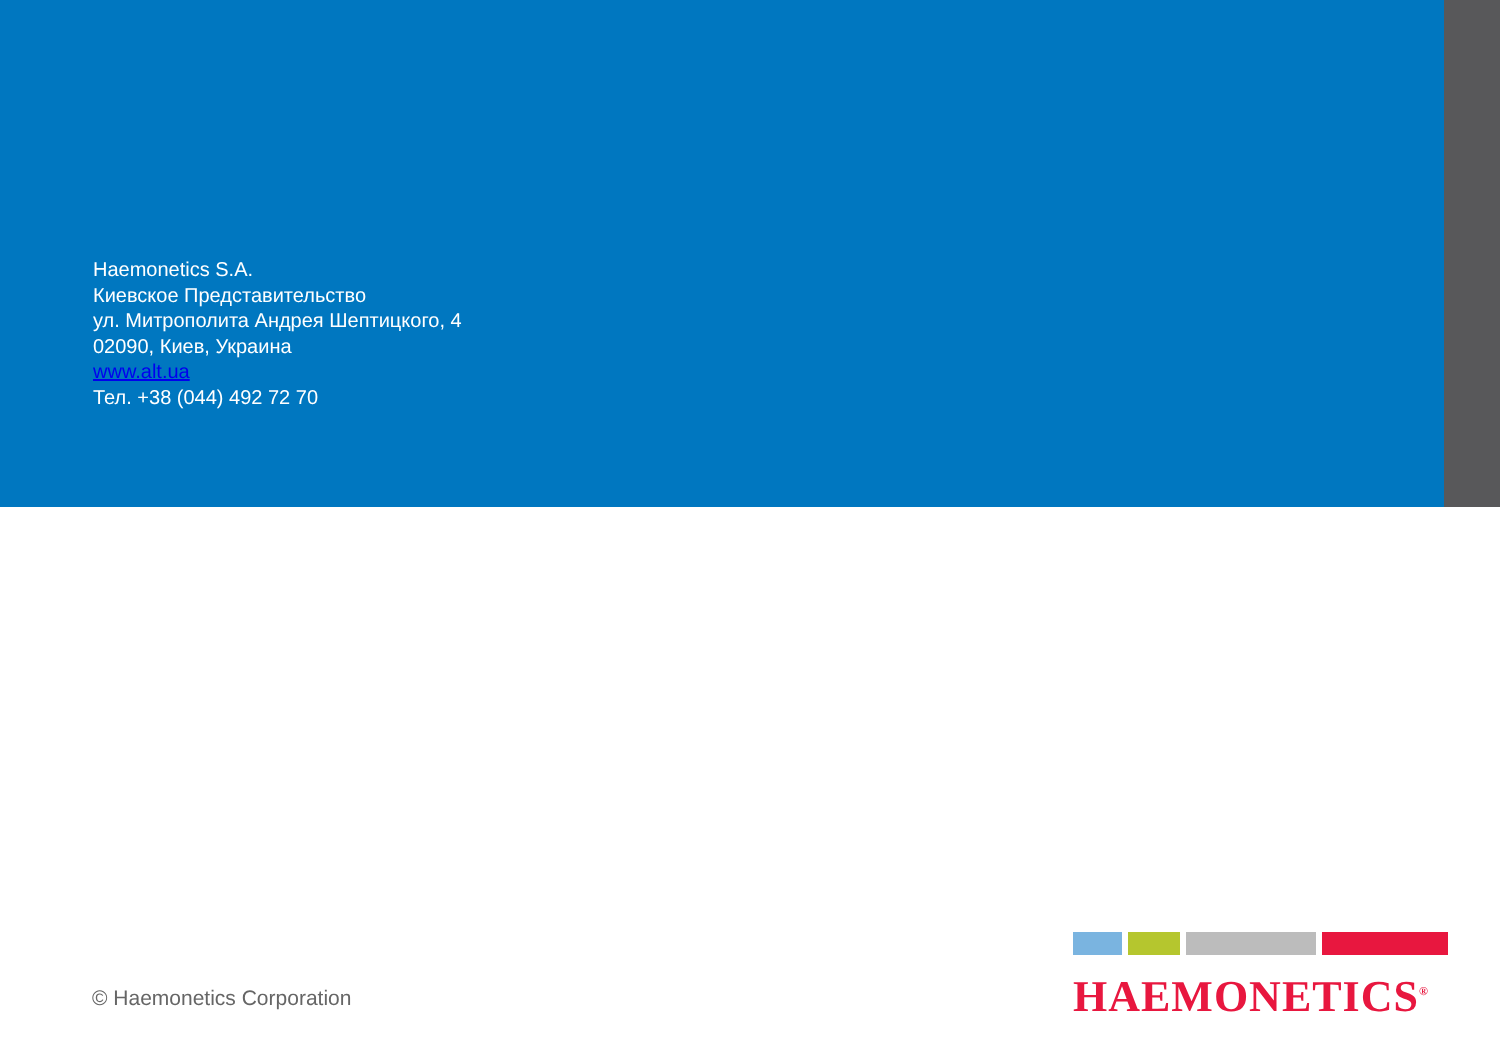Haemonetics S.A.
Киевское Представительство
ул. Митрополита Андрея Шептицкого, 4
02090, Киев, Украина
www.alt.ua
Тел. +38 (044) 492 72 70
© Haemonetics Corporation
HAEMONETICS<sup>®</sup>